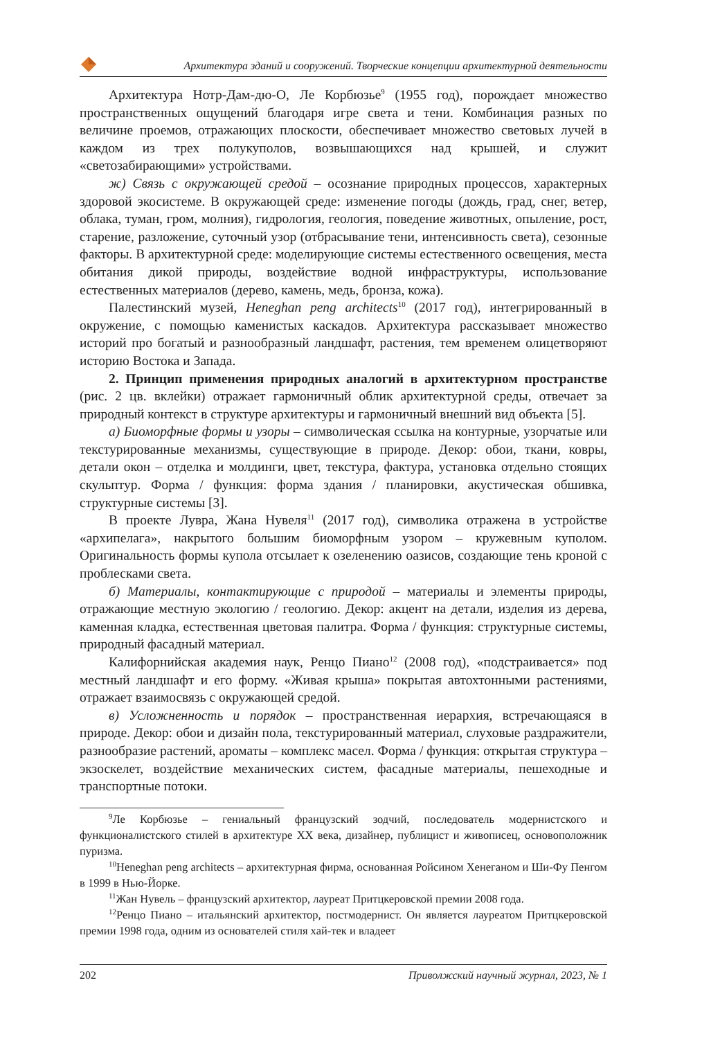Архитектура зданий и сооружений. Творческие концепции архитектурной деятельности
Архитектура Нотр-Дам-дю-О, Ле Корбюзье<sup>9</sup> (1955 год), порождает множество пространственных ощущений благодаря игре света и тени. Комбинация разных по величине проемов, отражающих плоскости, обеспечивает множество световых лучей в каждом из трех полукуполов, возвышающихся над крышей, и служит «светозабирающими» устройствами.
ж) Связь с окружающей средой – осознание природных процессов, характерных здоровой экосистеме. В окружающей среде: изменение погоды (дождь, град, снег, ветер, облака, туман, гром, молния), гидрология, геология, поведение животных, опыление, рост, старение, разложение, суточный узор (отбрасывание тени, интенсивность света), сезонные факторы. В архитектурной среде: моделирующие системы естественного освещения, места обитания дикой природы, воздействие водной инфраструктуры, использование естественных материалов (дерево, камень, медь, бронза, кожа).
Палестинский музей, Heneghan peng architects<sup>10</sup> (2017 год), интегрированный в окружение, с помощью каменистых каскадов. Архитектура рассказывает множество историй про богатый и разнообразный ландшафт, растения, тем временем олицетворяют историю Востока и Запада.
2. Принцип применения природных аналогий в архитектурном пространстве (рис. 2 цв. вклейки) отражает гармоничный облик архитектурной среды, отвечает за природный контекст в структуре архитектуры и гармоничный внешний вид объекта [5].
а) Биоморфные формы и узоры – символическая ссылка на контурные, узорчатые или текстурированные механизмы, существующие в природе. Декор: обои, ткани, ковры, детали окон – отделка и молдинги, цвет, текстура, фактура, установка отдельно стоящих скульптур. Форма / функция: форма здания / планировки, акустическая обшивка, структурные системы [3].
В проекте Лувра, Жана Нувеля<sup>11</sup> (2017 год), символика отражена в устройстве «архипелага», накрытого большим биоморфным узором – кружевным куполом. Оригинальность формы купола отсылает к озеленению оазисов, создающие тень кроной с проблесками света.
б) Материалы, контактирующие с природой – материалы и элементы природы, отражающие местную экологию / геологию. Декор: акцент на детали, изделия из дерева, каменная кладка, естественная цветовая палитра. Форма / функция: структурные системы, природный фасадный материал.
Калифорнийская академия наук, Ренцо Пиано<sup>12</sup> (2008 год), «подстраивается» под местный ландшафт и его форму. «Живая крыша» покрытая автохтонными растениями, отражает взаимосвязь с окружающей средой.
в) Усложненность и порядок – пространственная иерархия, встречающаяся в природе. Декор: обои и дизайн пола, текстурированный материал, слуховые раздражители, разнообразие растений, ароматы – комплекс масел. Форма / функция: открытая структура – экзоскелет, воздействие механических систем, фасадные материалы, пешеходные и транспортные потоки.
<sup>9</sup> Ле Корбюзье – гениальный французский зодчий, последователь модернистского и функционалистского стилей в архитектуре XX века, дизайнер, публицист и живописец, основоположник пуризма.
<sup>10</sup> Heneghan peng architects – архитектурная фирма, основанная Ройсином Хенеганом и Ши-Фу Пенгом в 1999 в Нью-Йорке.
<sup>11</sup> Жан Нувель – французский архитектор, лауреат Притцкеровской премии 2008 года.
<sup>12</sup> Ренцо Пиано – итальянский архитектор, постмодернист. Он является лауреатом Притцкеровской премии 1998 года, одним из основателей стиля хай-тек и владеет
202 Приволжский научный журнал, 2023, № 1